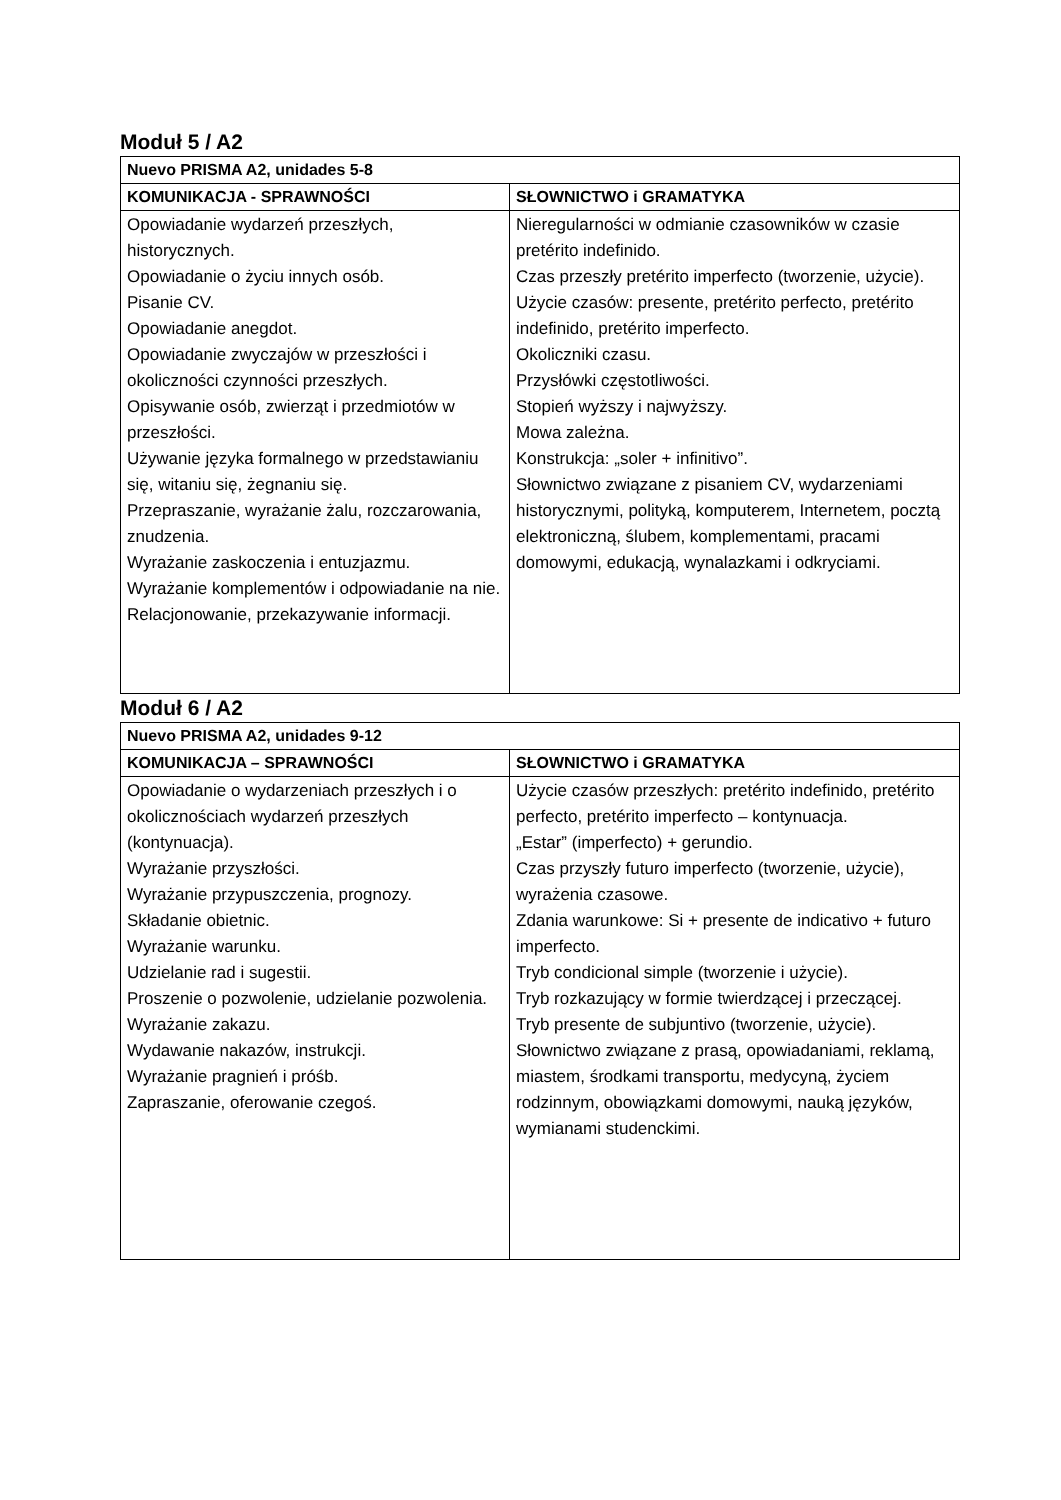Moduł 5 / A2
| Nuevo PRISMA A2, unidades 5-8 | |
| --- | --- |
| KOMUNIKACJA - SPRAWNOŚCI | SŁOWNICTWO i GRAMATYKA |
| Opowiadanie wydarzeń przeszłych, historycznych. Opowiadanie o życiu innych osób. Pisanie CV. Opowiadanie anegdot. Opowiadanie zwyczajów w przeszłości i okoliczności czynności przeszłych. Opisywanie osób, zwierząt i przedmiotów w przeszłości. Używanie języka formalnego w przedstawianiu się, witaniu się, żegnaniu się. Przepraszanie, wyrażanie żalu, rozczarowania, znudzenia. Wyrażanie zaskoczenia i entuzjazmu. Wyrażanie komplementów i odpowiadanie na nie. Relacjonowanie, przekazywanie informacji. | Nieregularności w odmianie czasowników w czasie pretérito indefinido. Czas przeszły pretérito imperfecto (tworzenie, użycie). Użycie czasów: presente, pretérito perfecto, pretérito indefinido, pretérito imperfecto. Okoliczniki czasu. Przysłówki częstotliwości. Stopień wyższy i najwyższy. Mowa zależna. Konstrukcja: „soler + infinitivo”. Słownictwo związane z pisaniem CV, wydarzeniami historycznymi, polityką, komputerem, Internetem, pocztą elektroniczną, ślubem, komplementami, pracami domowymi, edukacją, wynalazkami i odkryciami. |
Moduł 6 / A2
| Nuevo PRISMA A2, unidades 9-12 | |
| --- | --- |
| KOMUNIKACJA – SPRAWNOŚCI | SŁOWNICTWO i GRAMATYKA |
| Opowiadanie o wydarzeniach przeszłych i o okolicznościach wydarzeń przeszłych (kontynuacja). Wyrażanie przyszłości. Wyrażanie przypuszczenia, prognozy. Składanie obietnic. Wyrażanie warunku. Udzielanie rad i sugestii. Proszenie o pozwolenie, udzielanie pozwolenia. Wyrażanie zakazu. Wydawanie nakazów, instrukcji. Wyrażanie pragnień i próśb. Zapraszanie, oferowanie czegoś. | Użycie czasów przeszłych: pretérito indefinido, pretérito perfecto, pretérito imperfecto – kontynuacja. „Estar” (imperfecto) + gerundio. Czas przyszły futuro imperfecto (tworzenie, użycie), wyrażenia czasowe. Zdania warunkowe: Si + presente de indicativo + futuro imperfecto. Tryb condicional simple (tworzenie i użycie). Tryb rozkazujący w formie twierdzącej i przeczącej. Tryb presente de subjuntivo (tworzenie, użycie). Słownictwo związane z prasą, opowiadaniami, reklamą, miastem, środkami transportu, medycyną, życiem rodzinnym, obowiązkami domowymi, nauką języków, wymianami studenckimi. |